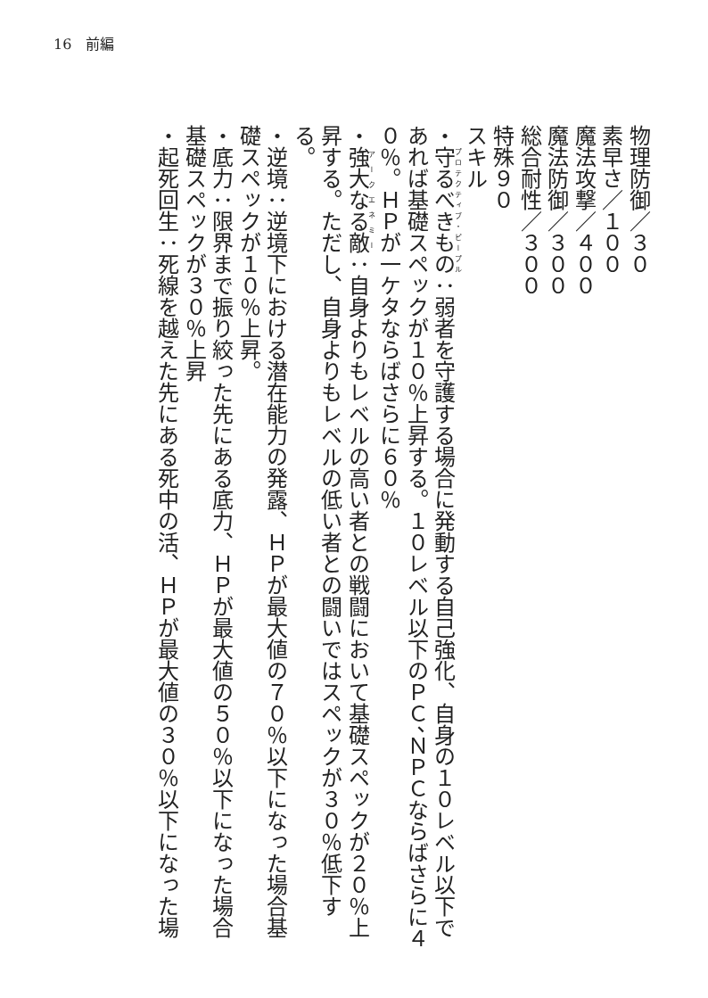16　前編
物理防御／３０
素早さ／１００
魔法攻撃／４００
魔法防御／３００
総合耐性／３００
特殊９０
スキル
・守るべきもの：弱者を守護する場合に発動する自己強化、自身の１０レベル以下であれば基礎スペックが１０％上昇する。１０レベル以下のＰＣ、ＮＰＣならばさらに４０％。ＨＰが一ケタならばさらに６０％
・強大なる敵：自身よりもレベルの高い者との戦闘において基礎スペックが２０％上昇する。ただし、自身よりもレベルの低い者との闘いではスペックが３０％低下する。
・逆境：逆境下における潜在能力の発露、ＨＰが最大値の７０％以下になった場合基礎スペックが１０％上昇。
・底力：限界まで振り絞った先にある底力、ＨＰが最大値の５０％以下になった場合基礎スペックが３０％上昇
・起死回生：死線を越えた先にある死中の活、ＨＰが最大値の３０％以下になった場